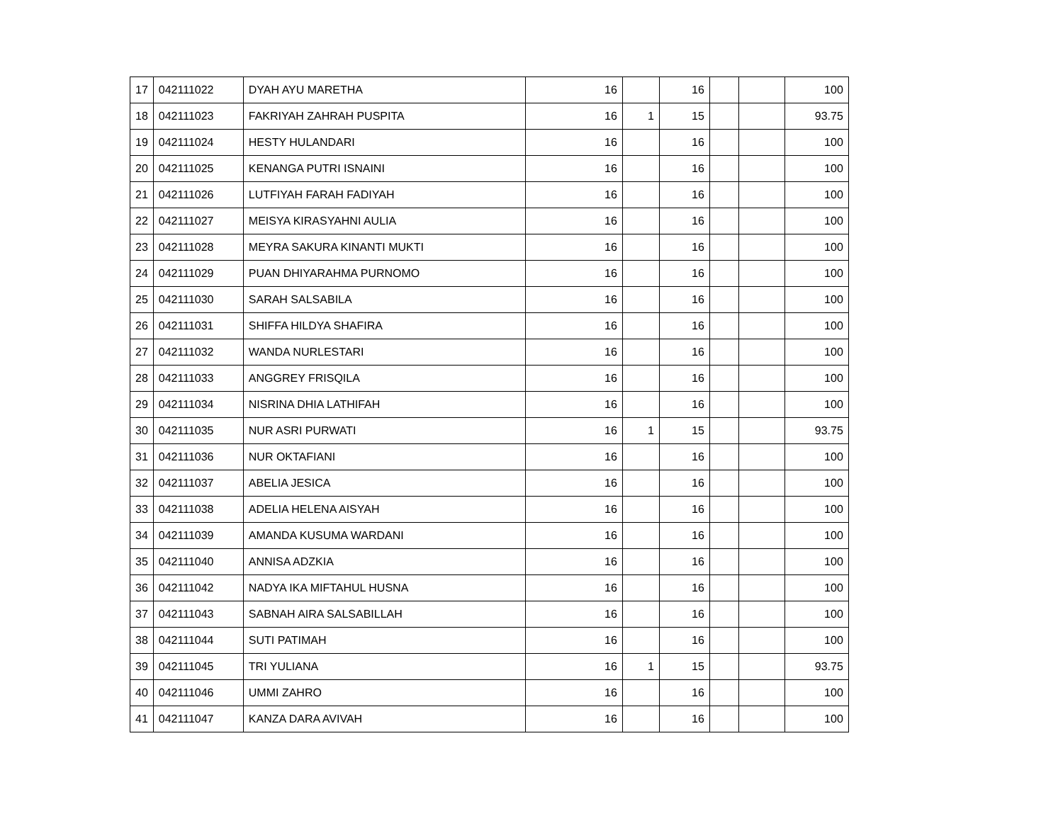| 17 | 042111022 | DYAH AYU MARETHA | 16 | | 16 | | | 100 |
| 18 | 042111023 | FAKRIYAH ZAHRAH PUSPITA | 16 | 1 | 15 | | | 93.75 |
| 19 | 042111024 | HESTY HULANDARI | 16 | | 16 | | | 100 |
| 20 | 042111025 | KENANGA PUTRI ISNAINI | 16 | | 16 | | | 100 |
| 21 | 042111026 | LUTFIYAH FARAH FADIYAH | 16 | | 16 | | | 100 |
| 22 | 042111027 | MEISYA KIRASYAHNI AULIA | 16 | | 16 | | | 100 |
| 23 | 042111028 | MEYRA SAKURA KINANTI MUKTI | 16 | | 16 | | | 100 |
| 24 | 042111029 | PUAN DHIYARAHMA PURNOMO | 16 | | 16 | | | 100 |
| 25 | 042111030 | SARAH SALSABILA | 16 | | 16 | | | 100 |
| 26 | 042111031 | SHIFFA HILDYA SHAFIRA | 16 | | 16 | | | 100 |
| 27 | 042111032 | WANDA NURLESTARI | 16 | | 16 | | | 100 |
| 28 | 042111033 | ANGGREY FRISQILA | 16 | | 16 | | | 100 |
| 29 | 042111034 | NISRINA DHIA LATHIFAH | 16 | | 16 | | | 100 |
| 30 | 042111035 | NUR ASRI PURWATI | 16 | 1 | 15 | | | 93.75 |
| 31 | 042111036 | NUR OKTAFIANI | 16 | | 16 | | | 100 |
| 32 | 042111037 | ABELIA JESICA | 16 | | 16 | | | 100 |
| 33 | 042111038 | ADELIA HELENA AISYAH | 16 | | 16 | | | 100 |
| 34 | 042111039 | AMANDA KUSUMA WARDANI | 16 | | 16 | | | 100 |
| 35 | 042111040 | ANNISA ADZKIA | 16 | | 16 | | | 100 |
| 36 | 042111042 | NADYA IKA MIFTAHUL HUSNA | 16 | | 16 | | | 100 |
| 37 | 042111043 | SABNAH AIRA SALSABILLAH | 16 | | 16 | | | 100 |
| 38 | 042111044 | SUTI PATIMAH | 16 | | 16 | | | 100 |
| 39 | 042111045 | TRI YULIANA | 16 | 1 | 15 | | | 93.75 |
| 40 | 042111046 | UMMI ZAHRO | 16 | | 16 | | | 100 |
| 41 | 042111047 | KANZA DARA AVIVAH | 16 | | 16 | | | 100 |